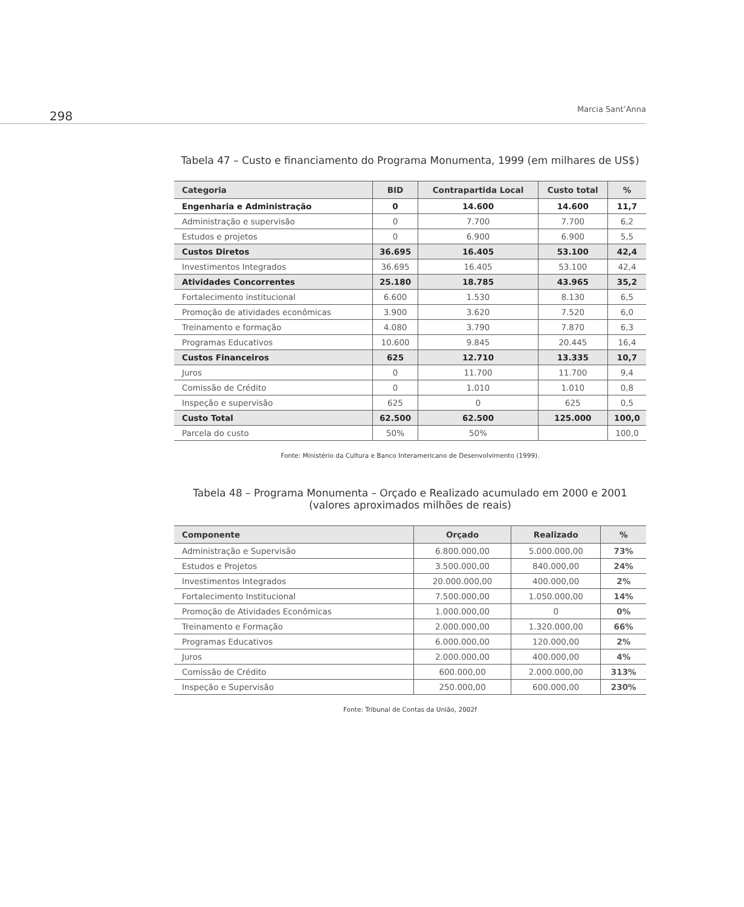298 Marcia Sant’Anna
Tabela 47 – Custo e financiamento do Programa Monumenta, 1999 (em milhares de US$)
| Categoria | BID | Contrapartida Local | Custo total | % |
| --- | --- | --- | --- | --- |
| Engenharia e Administração | 0 | 14.600 | 14.600 | 11,7 |
| Administração e supervisão | 0 | 7.700 | 7.700 | 6,2 |
| Estudos e projetos | 0 | 6.900 | 6.900 | 5,5 |
| Custos Diretos | 36.695 | 16.405 | 53.100 | 42,4 |
| Investimentos Integrados | 36.695 | 16.405 | 53.100 | 42,4 |
| Atividades Concorrentes | 25.180 | 18.785 | 43.965 | 35,2 |
| Fortalecimento institucional | 6.600 | 1.530 | 8.130 | 6,5 |
| Promoção de atividades econômicas | 3.900 | 3.620 | 7.520 | 6,0 |
| Treinamento e formação | 4.080 | 3.790 | 7.870 | 6,3 |
| Programas Educativos | 10.600 | 9.845 | 20.445 | 16,4 |
| Custos Financeiros | 625 | 12.710 | 13.335 | 10,7 |
| Juros | 0 | 11.700 | 11.700 | 9,4 |
| Comissão de Crédito | 0 | 1.010 | 1.010 | 0,8 |
| Inspeção e supervisão | 625 | 0 | 625 | 0,5 |
| Custo Total | 62.500 | 62.500 | 125.000 | 100,0 |
| Parcela do custo | 50% | 50% | | 100,0 |
Fonte: Ministério da Cultura e Banco Interamericano de Desenvolvimento (1999).
Tabela 48 – Programa Monumenta – Orçado e Realizado acumulado em 2000 e 2001
(valores aproximados milhões de reais)
| Componente | Orçado | Realizado | % |
| --- | --- | --- | --- |
| Administração e Supervisão | 6.800.000,00 | 5.000.000,00 | 73% |
| Estudos e Projetos | 3.500.000,00 | 840.000,00 | 24% |
| Investimentos Integrados | 20.000.000,00 | 400.000,00 | 2% |
| Fortalecimento Institucional | 7.500.000,00 | 1.050.000,00 | 14% |
| Promoção de Atividades Econômicas | 1.000.000,00 | 0 | 0% |
| Treinamento e Formação | 2.000.000,00 | 1.320.000,00 | 66% |
| Programas Educativos | 6.000.000,00 | 120.000,00 | 2% |
| Juros | 2.000.000,00 | 400.000,00 | 4% |
| Comissão de Crédito | 600.000,00 | 2.000.000,00 | 313% |
| Inspeção e Supervisão | 250.000,00 | 600.000,00 | 230% |
Fonte: Tribunal de Contas da União, 2002f